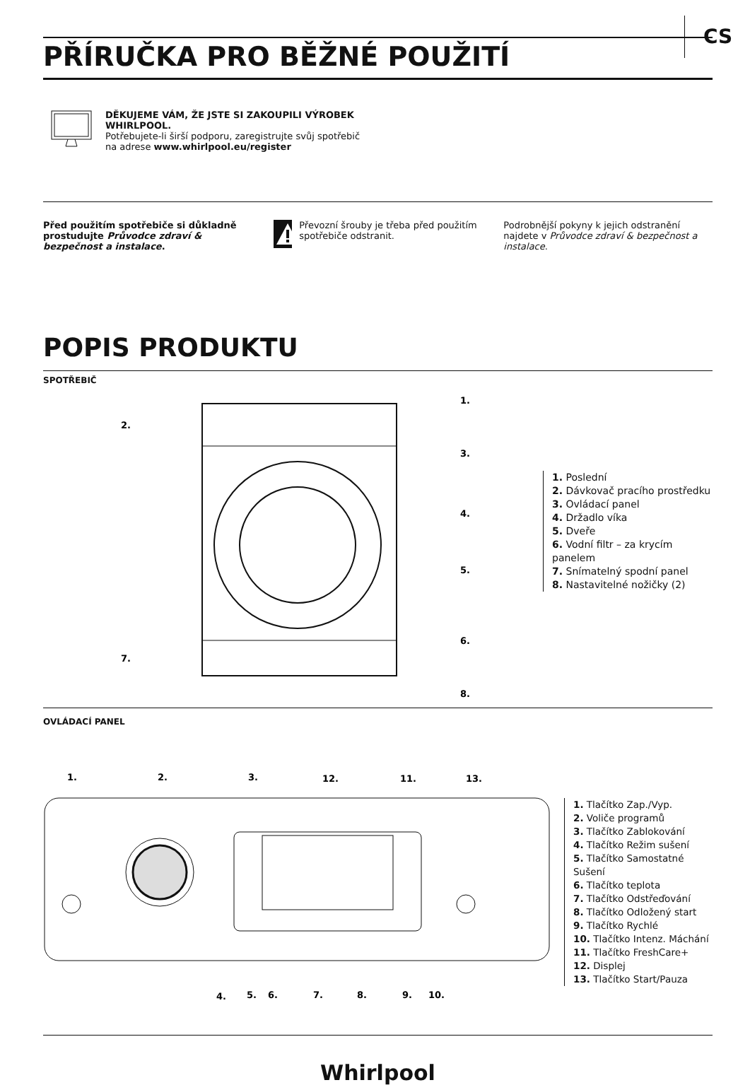CS
PŘÍRUČKA PRO BĚŽNÉ POUŽITÍ
DĚKUJEME VÁM, ŽE JSTE SI ZAKOUPILI VÝROBEK
WHIRLPOOL.
Potřebujete-li širší podporu, zaregistrujte svůj spotřebič
na adrese www.whirlpool.eu/register
Před použitím spotřebiče si důkladně prostudujte Průvodce zdraví & bezpečnost a instalace.
Převozní šrouby je třeba před použitím spotřebiče odstranit.
Podrobnější pokyny k jejich odstranění najdete v Průvodce zdraví & bezpečnost a instalace.
POPIS PRODUKTU
SPOTŘEBIČ
2.
1.
3.
4.
5.
6.
7.
8.
1. Poslední
2. Dávkovač pracího prostředku
3. Ovládací panel
4. Držadlo víka
5. Dveře
6. Vodní filtr – za krycím panelem
7. Snímatelný spodní panel
8. Nastavitelné nožičky (2)
OVLÁDACÍ PANEL
1.
2.
3.
12.
11.
13.
4.
5.
6.
7.
8.
9.
10.
1. Tlačítko Zap./Vyp.
2. Voliče programů
3. Tlačítko Zablokování
4. Tlačítko Režim sušení
5. Tlačítko Samostatné Sušení
6. Tlačítko teplota
7. Tlačítko Odstřeďování
8. Tlačítko Odložený start
9. Tlačítko Rychlé
10. Tlačítko Intenz. Máchání
11. Tlačítko FreshCare+
12. Displej
13. Tlačítko Start/Pauza
Whirlpool